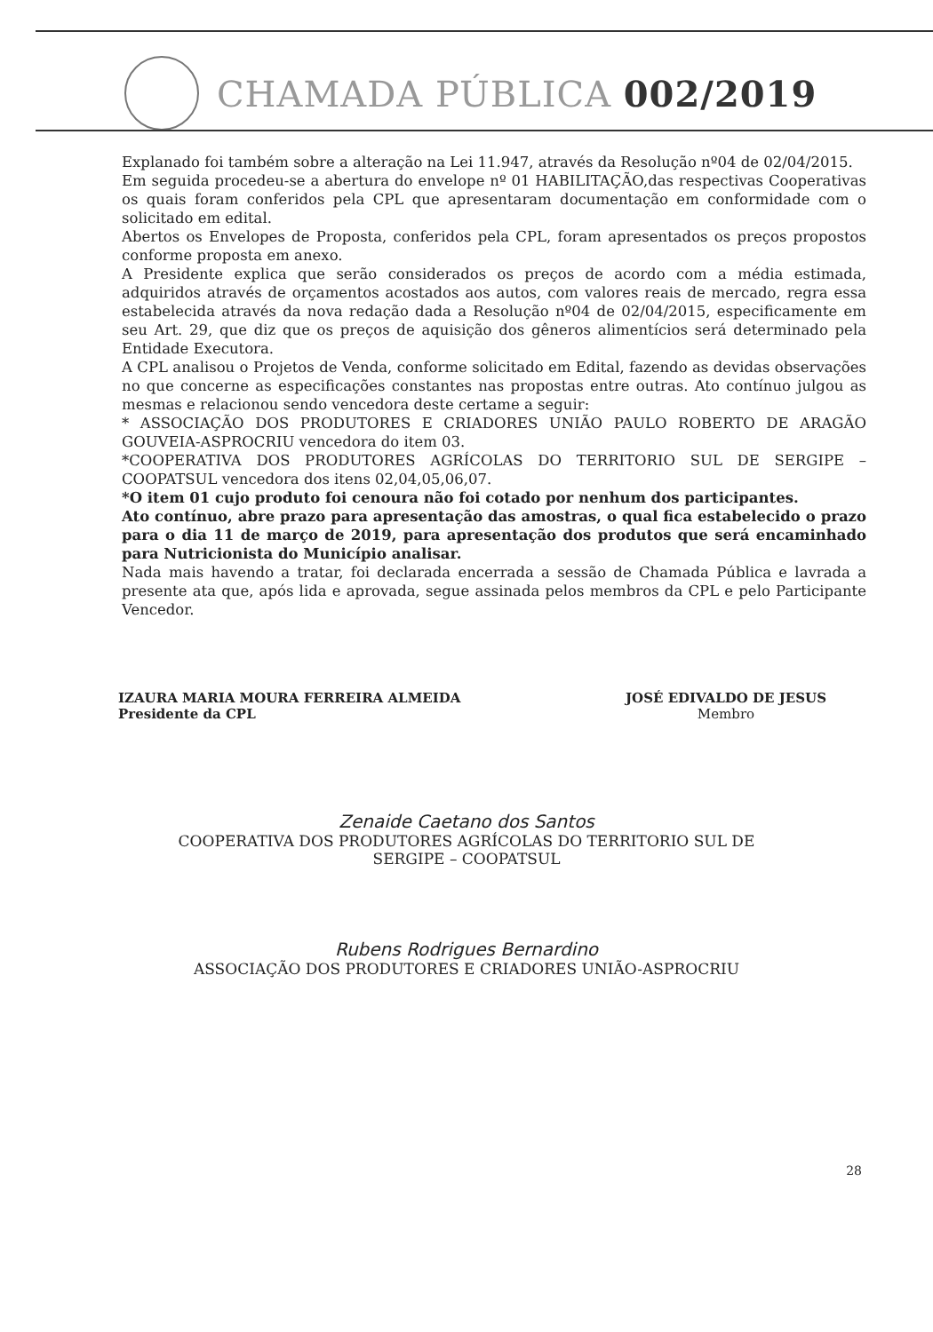CHAMADA PÚBLICA 002/2019
Explanado foi também sobre a alteração na Lei 11.947, através da Resolução nº04 de 02/04/2015.
Em seguida procedeu-se a abertura do envelope nº 01 HABILITAÇÃO,das respectivas Cooperativas os quais foram conferidos pela CPL que apresentaram documentação em conformidade com o solicitado em edital.
Abertos os Envelopes de Proposta, conferidos pela CPL, foram apresentados os preços propostos conforme proposta em anexo.
A Presidente explica que serão considerados os preços de acordo com a média estimada, adquiridos através de orçamentos acostados aos autos, com valores reais de mercado, regra essa estabelecida através da nova redação dada a Resolução nº04 de 02/04/2015, especificamente em seu Art. 29, que diz que os preços de aquisição dos gêneros alimentícios será determinado pela Entidade Executora.
A CPL analisou o Projetos de Venda, conforme solicitado em Edital, fazendo as devidas observações no que concerne as especificações constantes nas propostas entre outras. Ato contínuo julgou as mesmas e relacionou sendo vencedora deste certame a seguir:
* ASSOCIAÇÃO DOS PRODUTORES E CRIADORES UNIÃO PAULO ROBERTO DE ARAGÃO GOUVEIA-ASPROCRIU vencedora do item 03.
*COOPERATIVA DOS PRODUTORES AGRÍCOLAS DO TERRITORIO SUL DE SERGIPE – COOPATSUL vencedora dos itens 02,04,05,06,07.
*O item 01 cujo produto foi cenoura não foi cotado por nenhum dos participantes.
Ato contínuo, abre prazo para apresentação das amostras, o qual fica estabelecido o prazo para o dia 11 de março de 2019, para apresentação dos produtos que será encaminhado para Nutricionista do Município analisar.
Nada mais havendo a tratar, foi declarada encerrada a sessão de Chamada Pública e lavrada a presente ata que, após lida e aprovada, segue assinada pelos membros da CPL e pelo Participante Vencedor.
IZAURA MARIA MOURA FERREIRA ALMEIDA
Presidente da CPL
JOSÉ EDIVALDO DE JESUS
Membro
Zenaide Caetano dos Santos
COOPERATIVA DOS PRODUTORES AGRÍCOLAS DO TERRITORIO SUL DE
SERGIPE – COOPATSUL
Rubens Rodrigues Bernardino
ASSOCIAÇÃO DOS PRODUTORES E CRIADORES UNIÃO-ASPROCRIU
28